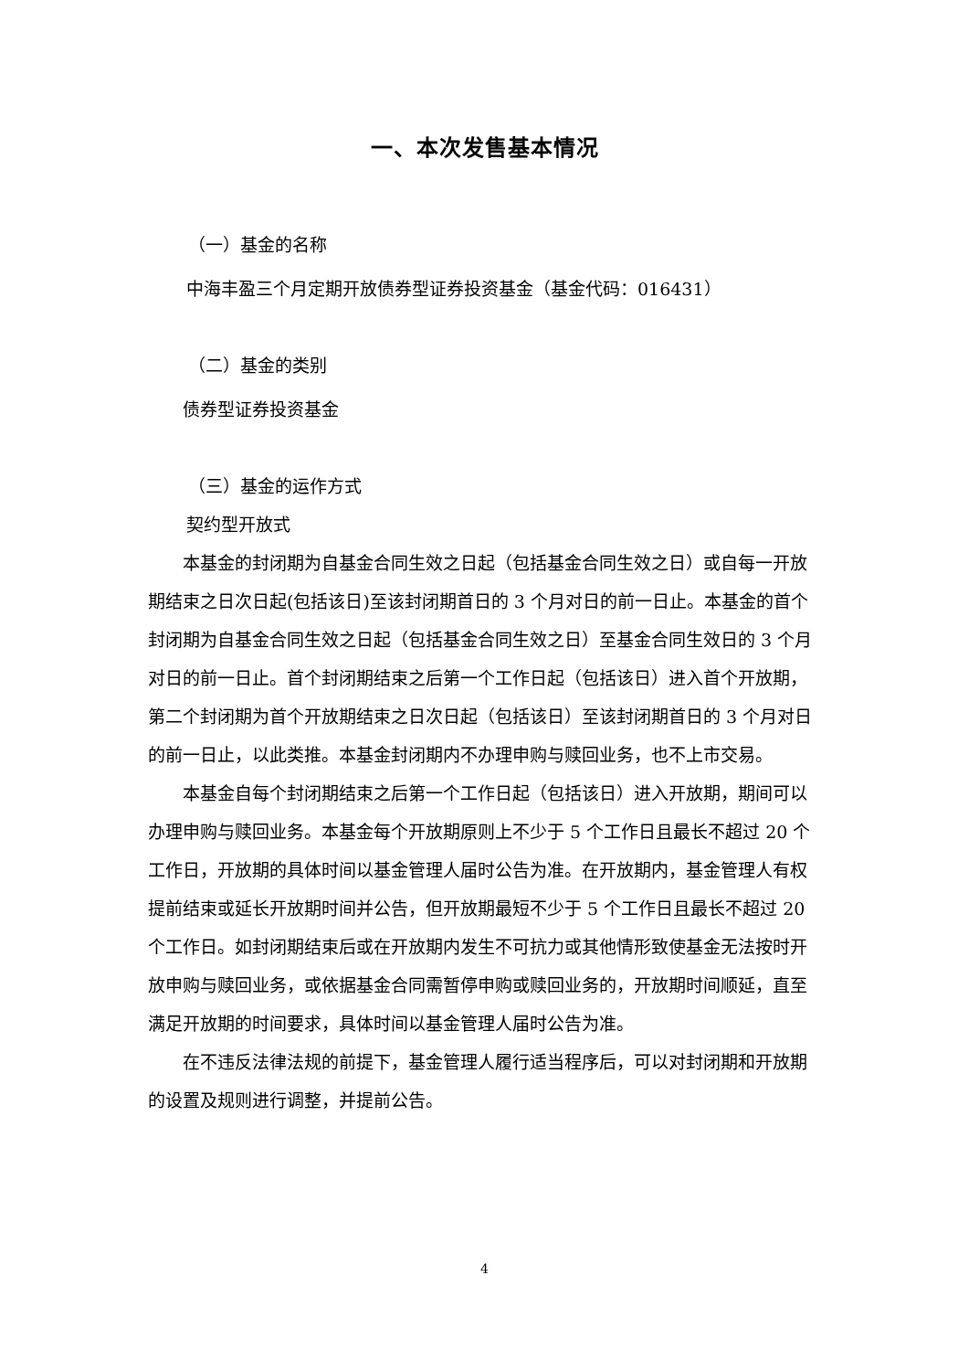一、本次发售基本情况
（一）基金的名称
中海丰盈三个月定期开放债券型证券投资基金（基金代码：016431）
（二）基金的类别
债券型证券投资基金
（三）基金的运作方式
契约型开放式
本基金的封闭期为自基金合同生效之日起（包括基金合同生效之日）或自每一开放期结束之日次日起(包括该日)至该封闭期首日的 3 个月对日的前一日止。本基金的首个封闭期为自基金合同生效之日起（包括基金合同生效之日）至基金合同生效日的 3 个月对日的前一日止。首个封闭期结束之后第一个工作日起（包括该日）进入首个开放期，第二个封闭期为首个开放期结束之日次日起（包括该日）至该封闭期首日的 3 个月对日的前一日止，以此类推。本基金封闭期内不办理申购与赎回业务，也不上市交易。
本基金自每个封闭期结束之后第一个工作日起（包括该日）进入开放期，期间可以办理申购与赎回业务。本基金每个开放期原则上不少于 5 个工作日且最长不超过 20 个工作日，开放期的具体时间以基金管理人届时公告为准。在开放期内，基金管理人有权提前结束或延长开放期时间并公告，但开放期最短不少于 5 个工作日且最长不超过 20 个工作日。如封闭期结束后或在开放期内发生不可抗力或其他情形致使基金无法按时开放申购与赎回业务，或依据基金合同需暂停申购或赎回业务的，开放期时间顺延，直至满足开放期的时间要求，具体时间以基金管理人届时公告为准。
在不违反法律法规的前提下，基金管理人履行适当程序后，可以对封闭期和开放期的设置及规则进行调整，并提前公告。
4